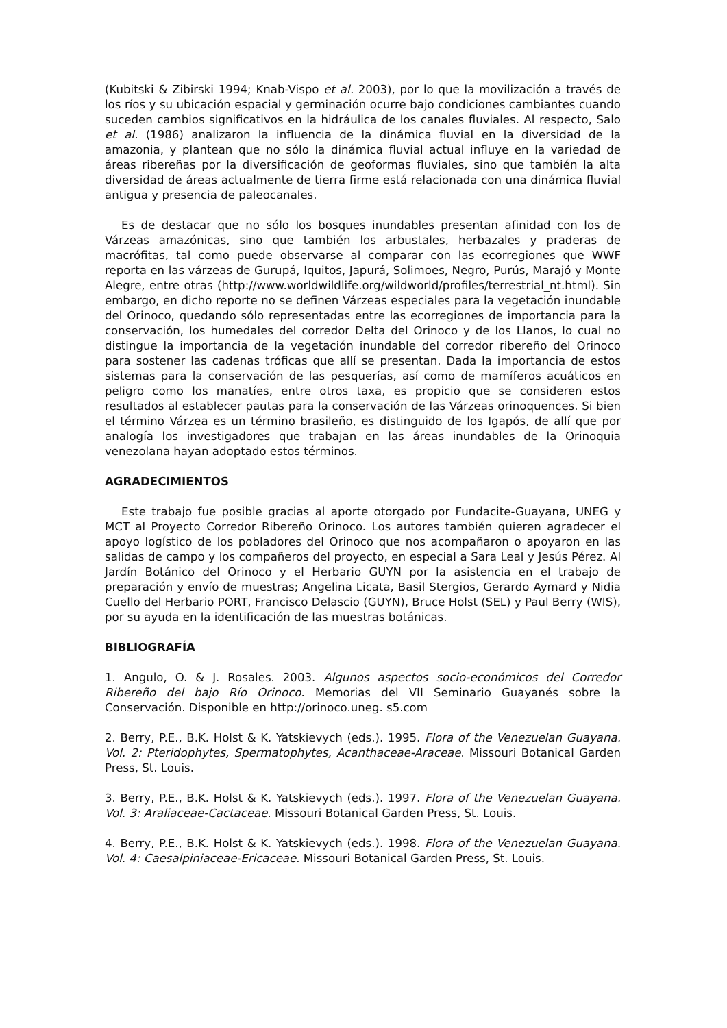(Kubitski & Zibirski 1994; Knab-Vispo et al. 2003), por lo que la movilización a través de los ríos y su ubicación espacial y germinación ocurre bajo condiciones cambiantes cuando suceden cambios significativos en la hidráulica de los canales fluviales. Al respecto, Salo et al. (1986) analizaron la influencia de la dinámica fluvial en la diversidad de la amazonia, y plantean que no sólo la dinámica fluvial actual influye en la variedad de áreas ribereñas por la diversificación de geoformas fluviales, sino que también la alta diversidad de áreas actualmente de tierra firme está relacionada con una dinámica fluvial antigua y presencia de paleocanales.
Es de destacar que no sólo los bosques inundables presentan afinidad con los de Várzeas amazónicas, sino que también los arbustales, herbazales y praderas de macrófitas, tal como puede observarse al comparar con las ecorregiones que WWF reporta en las várzeas de Gurupá, Iquitos, Japurá, Solimoes, Negro, Purús, Marajó y Monte Alegre, entre otras (http://www.worldwildlife.org/wildworld/profiles/terrestrial_nt.html). Sin embargo, en dicho reporte no se definen Várzeas especiales para la vegetación inundable del Orinoco, quedando sólo representadas entre las ecorregiones de importancia para la conservación, los humedales del corredor Delta del Orinoco y de los Llanos, lo cual no distingue la importancia de la vegetación inundable del corredor ribereño del Orinoco para sostener las cadenas tróficas que allí se presentan. Dada la importancia de estos sistemas para la conservación de las pesquerías, así como de mamíferos acuáticos en peligro como los manatíes, entre otros taxa, es propicio que se consideren estos resultados al establecer pautas para la conservación de las Várzeas orinoquences. Si bien el término Várzea es un término brasileño, es distinguido de los Igapós, de allí que por analogía los investigadores que trabajan en las áreas inundables de la Orinoquia venezolana hayan adoptado estos términos.
AGRADECIMIENTOS
Este trabajo fue posible gracias al aporte otorgado por Fundacite-Guayana, UNEG y MCT al Proyecto Corredor Ribereño Orinoco. Los autores también quieren agradecer el apoyo logístico de los pobladores del Orinoco que nos acompañaron o apoyaron en las salidas de campo y los compañeros del proyecto, en especial a Sara Leal y Jesús Pérez. Al Jardín Botánico del Orinoco y el Herbario GUYN por la asistencia en el trabajo de preparación y envío de muestras; Angelina Licata, Basil Stergios, Gerardo Aymard y Nidia Cuello del Herbario PORT, Francisco Delascio (GUYN), Bruce Holst (SEL) y Paul Berry (WIS), por su ayuda en la identificación de las muestras botánicas.
BIBLIOGRAFÍA
1. Angulo, O. & J. Rosales. 2003. Algunos aspectos socio-económicos del Corredor Ribereño del bajo Río Orinoco. Memorias del VII Seminario Guayanés sobre la Conservación. Disponible en http://orinoco.uneg. s5.com
2. Berry, P.E., B.K. Holst & K. Yatskievych (eds.). 1995. Flora of the Venezuelan Guayana. Vol. 2: Pteridophytes, Spermatophytes, Acanthaceae-Araceae. Missouri Botanical Garden Press, St. Louis.
3. Berry, P.E., B.K. Holst & K. Yatskievych (eds.). 1997. Flora of the Venezuelan Guayana. Vol. 3: Araliaceae-Cactaceae. Missouri Botanical Garden Press, St. Louis.
4. Berry, P.E., B.K. Holst & K. Yatskievych (eds.). 1998. Flora of the Venezuelan Guayana. Vol. 4: Caesalpiniaceae-Ericaceae. Missouri Botanical Garden Press, St. Louis.